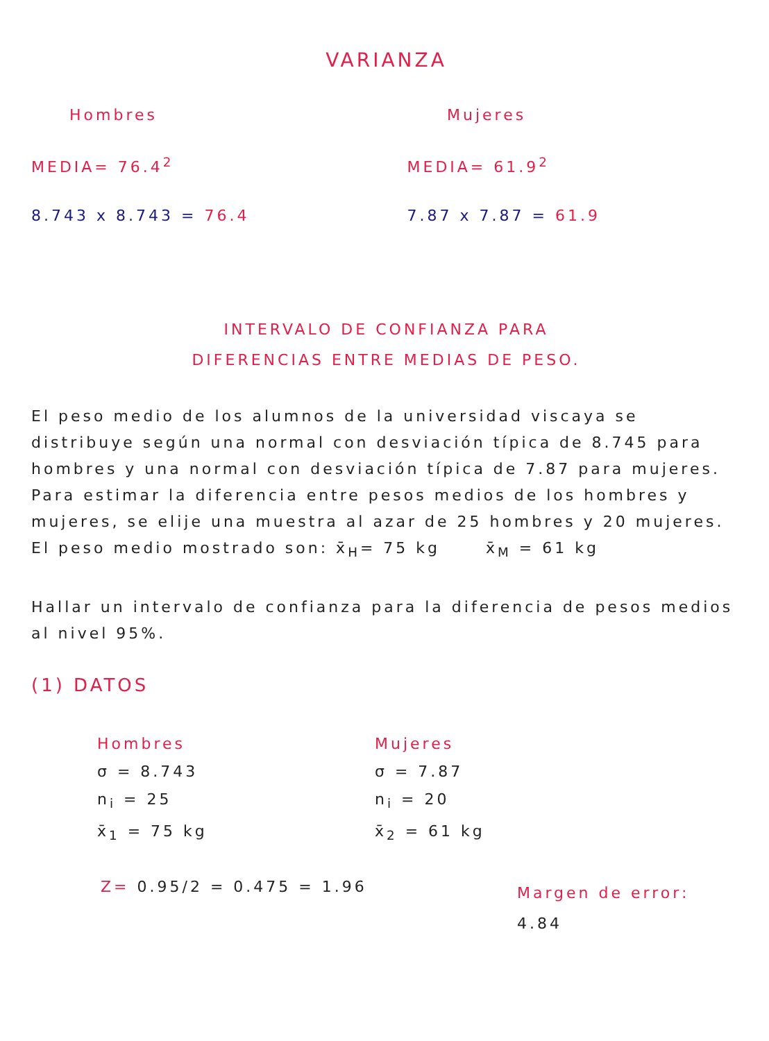VARIANZA
Hombres Mujeres
MEDIA= 76.4<sup>2</sup> MEDIA= 61.9<sup>2</sup>
8.743 x 8.743 = 76.4 7.87 x 7.87 = 61.9
INTERVALO DE CONFIANZA PARA
DIFERENCIAS ENTRE MEDIAS DE PESO.
El peso medio de los alumnos de la universidad viscaya se distribuye según una normal con desviación típica de 8.745 para hombres y una normal con desviación típica de 7.87 para mujeres. Para estimar la diferencia entre pesos medios de los hombres y mujeres, se elije una muestra al azar de 25 hombres y 20 mujeres. El peso medio mostrado son: x̄<sub>H</sub>= 75 kg x̄<sub>M</sub> = 61 kg
Hallar un intervalo de confianza para la diferencia de pesos medios al nivel 95%.
(1) DATOS
Hombres
σ = 8.743
n<sub>i</sub> = 25
x̄<sub>1</sub> = 75 kg
Mujeres
σ = 7.87
n<sub>i</sub> = 20
x̄<sub>2</sub> = 61 kg
Z= 0.95/2 = 0.475 = 1.96
Margen de error:
4.84